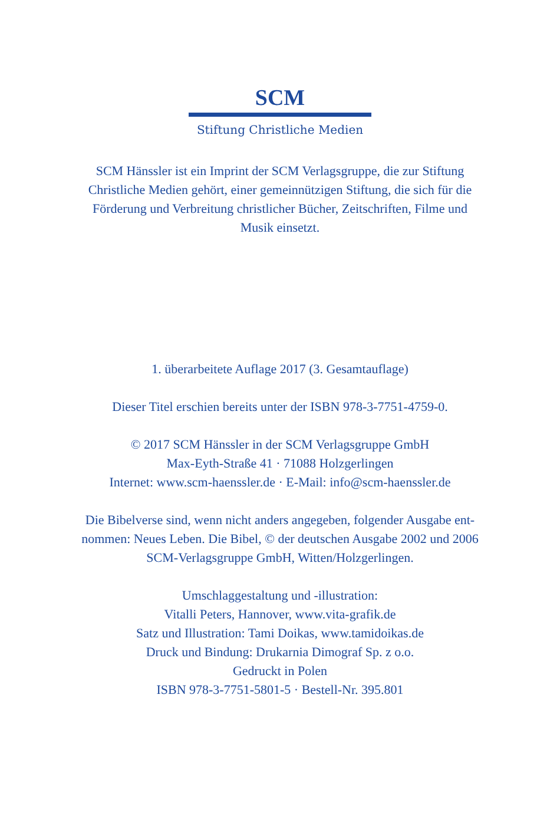SCM
Stiftung Christliche Medien
SCM Hänssler ist ein Imprint der SCM Verlagsgruppe, die zur Stiftung Christliche Medien gehört, einer gemeinnützigen Stiftung, die sich für die Förderung und Verbreitung christlicher Bücher, Zeitschriften, Filme und Musik einsetzt.
1. überarbeitete Auflage 2017 (3. Gesamtauflage)
Dieser Titel erschien bereits unter der ISBN 978-3-7751-4759-0.
© 2017 SCM Hänssler in der SCM Verlagsgruppe GmbH
Max-Eyth-Straße 41 · 71088 Holzgerlingen
Internet: www.scm-haenssler.de · E-Mail: info@scm-haenssler.de
Die Bibelverse sind, wenn nicht anders angegeben, folgender Ausgabe ent-
nommen: Neues Leben. Die Bibel, © der deutschen Ausgabe 2002 und 2006
SCM-Verlagsgruppe GmbH, Witten/Holzgerlingen.
Umschlaggestaltung und -illustration:
Vitalli Peters, Hannover, www.vita-grafik.de
Satz und Illustration: Tami Doikas, www.tamidoikas.de
Druck und Bindung: Drukarnia Dimograf Sp. z o.o.
Gedruckt in Polen
ISBN 978-3-7751-5801-5 · Bestell-Nr. 395.801